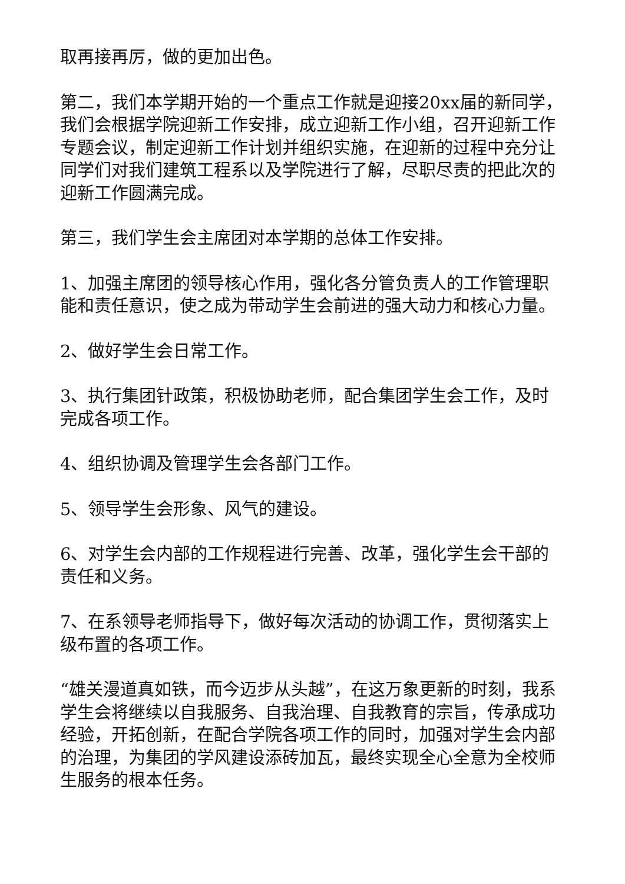取再接再厉，做的更加出色。
第二，我们本学期开始的一个重点工作就是迎接20xx届的新同学，我们会根据学院迎新工作安排，成立迎新工作小组，召开迎新工作专题会议，制定迎新工作计划并组织实施，在迎新的过程中充分让同学们对我们建筑工程系以及学院进行了解，尽职尽责的把此次的迎新工作圆满完成。
第三，我们学生会主席团对本学期的总体工作安排。
1、加强主席团的领导核心作用，强化各分管负责人的工作管理职能和责任意识，使之成为带动学生会前进的强大动力和核心力量。
2、做好学生会日常工作。
3、执行集团针政策，积极协助老师，配合集团学生会工作，及时完成各项工作。
4、组织协调及管理学生会各部门工作。
5、领导学生会形象、风气的建设。
6、对学生会内部的工作规程进行完善、改革，强化学生会干部的责任和义务。
7、在系领导老师指导下，做好每次活动的协调工作，贯彻落实上级布置的各项工作。
“雄关漫道真如铁，而今迈步从头越”，在这万象更新的时刻，我系学生会将继续以自我服务、自我治理、自我教育的宗旨，传承成功经验，开拓创新，在配合学院各项工作的同时，加强对学生会内部的治理，为集团的学风建设添砖加瓦，最终实现全心全意为全校师生服务的根本任务。